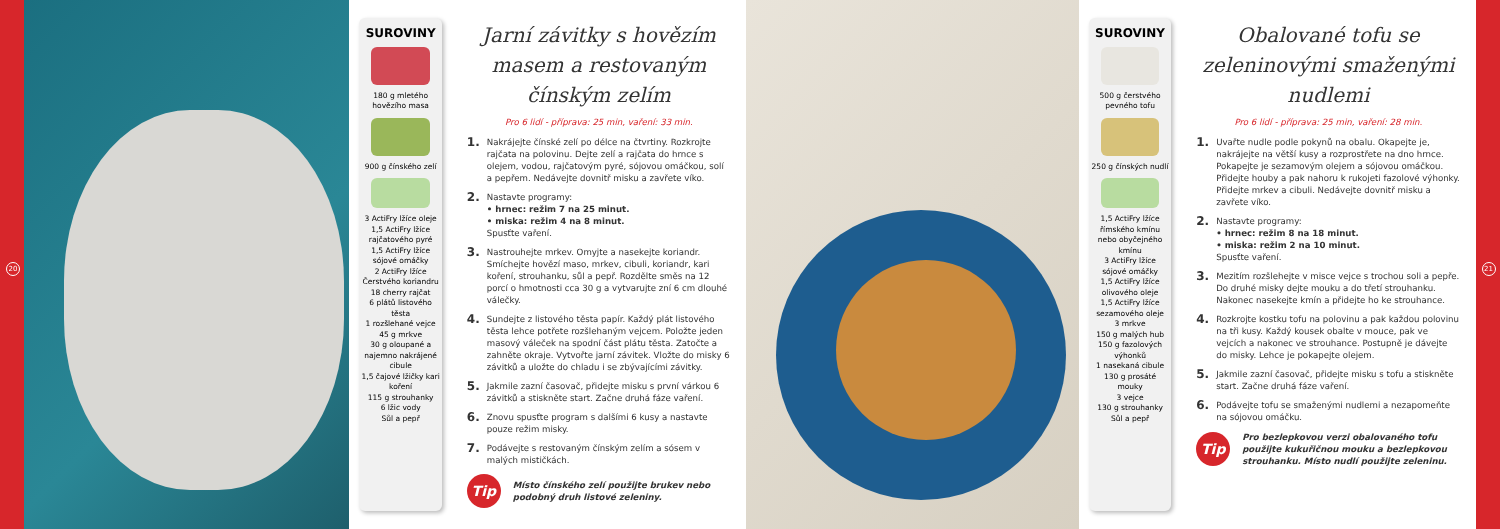20
SUROVINY
180 g mletého hovězího masa
900 g čínského zelí
3 ActiFry lžíce oleje
1,5 ActiFry lžíce rajčatového pyré
1,5 ActiFry lžíce sójové omáčky
2 ActiFry lžíce Čerstvého koriandru
18 cherry rajčat
6 plátů listového těsta
1 rozšlehané vejce
45 g mrkve
30 g oloupané a najemno nakrájené cibule
1,5 čajové lžičky kari koření
115 g strouhanky
6 lžic vody
Sůl a pepř
Jarní závitky s hovězím masem a restovaným čínským zelím
Pro 6 lidí - příprava: 25 min, vaření: 33 min.
1.
Nakrájejte čínské zelí po délce na čtvrtiny. Rozkrojte rajčata na polovinu. Dejte zelí a rajčata do hrnce s olejem, vodou, rajčatovým pyré, sójovou omáčkou, solí a pepřem. Nedávejte dovnitř misku a zavřete víko.
2.
Nastavte programy:
• hrnec: režim 7 na 25 minut.
• miska: režim 4 na 8 minut.
Spusťte vaření.
3.
Nastrouhejte mrkev. Omyjte a nasekejte koriandr. Smíchejte hovězí maso, mrkev, cibuli, koriandr, kari koření, strouhanku, sůl a pepř. Rozdělte směs na 12 porcí o hmotnosti cca 30 g a vytvarujte zní 6 cm dlouhé válečky.
4.
Sundejte z listového těsta papír. Každý plát listového těsta lehce potřete rozšlehaným vejcem. Položte jeden masový váleček na spodní část plátu těsta. Zatočte a zahněte okraje. Vytvořte jarní závitek. Vložte do misky 6 závitků a uložte do chladu i se zbývajícími závitky.
5.
Jakmile zazní časovač, přidejte misku s první várkou 6 závitků a stiskněte start. Začne druhá fáze vaření.
6.
Znovu spusťte program s dalšími 6 kusy a nastavte pouze režim misky.
7.
Podávejte s restovaným čínským zelím a sósem v malých mističkách.
Tip
Místo čínského zelí použijte brukev nebo podobný druh listové zeleniny.
SUROVINY
500 g čerstvého pevného tofu
250 g čínských nudlí
1,5 ActiFry lžíce římského kmínu nebo obyčejného kmínu
3 ActiFry lžíce sójové omáčky
1,5 ActiFry lžíce olivového oleje
1,5 ActiFry lžíce sezamového oleje
3 mrkve
150 g malých hub
150 g fazolových výhonků
1 nasekaná cibule
130 g prosáté mouky
3 vejce
130 g strouhanky
Sůl a pepř
Obalované tofu se zeleninovými smaženými nudlemi
Pro 6 lidí - příprava: 25 min, vaření: 28 min.
1.
Uvařte nudle podle pokynů na obalu. Okapejte je, nakrájejte na větší kusy a rozprostřete na dno hrnce. Pokapejte je sezamovým olejem a sójovou omáčkou. Přidejte houby a pak nahoru k rukojeti fazolové výhonky. Přidejte mrkev a cibuli. Nedávejte dovnitř misku a zavřete víko.
2.
Nastavte programy:
• hrnec: režim 8 na 18 minut.
• miska: režim 2 na 10 minut.
Spusťte vaření.
3.
Mezitím rozšlehejte v misce vejce s trochou soli a pepře. Do druhé misky dejte mouku a do třetí strouhanku. Nakonec nasekejte kmín a přidejte ho ke strouhance.
4.
Rozkrojte kostku tofu na polovinu a pak každou polovinu na tři kusy. Každý kousek obalte v mouce, pak ve vejcích a nakonec ve strouhance. Postupně je dávejte do misky. Lehce je pokapejte olejem.
5.
Jakmile zazní časovač, přidejte misku s tofu a stiskněte start. Začne druhá fáze vaření.
6.
Podávejte tofu se smaženými nudlemi a nezapomeňte na sójovou omáčku.
Tip
Pro bezlepkovou verzi obalovaného tofu použijte kukuřičnou mouku a bezlepkovou strouhanku. Místo nudlí použijte zeleninu.
21